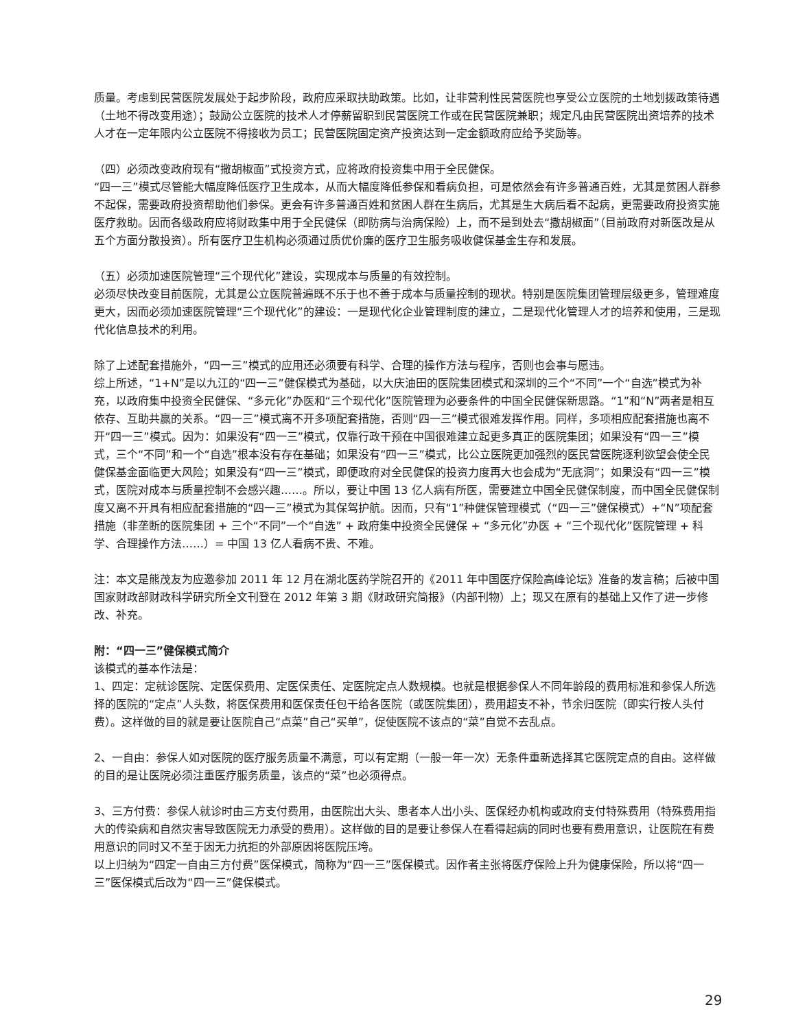质量。考虑到民营医院发展处于起步阶段，政府应采取扶助政策。比如，让非营利性民营医院也享受公立医院的土地划拨政策待遇（土地不得改变用途）；鼓励公立医院的技术人才停薪留职到民营医院工作或在民营医院兼职；规定凡由民营医院出资培养的技术人才在一定年限内公立医院不得接收为员工；民营医院固定资产投资达到一定金额政府应给予奖励等。
（四）必须改变政府现有“撒胡椒面”式投资方式，应将政府投资集中用于全民健保。
“四一三”模式尽管能大幅度降低医疗卫生成本，从而大幅度降低参保和看病负担，可是依然会有许多普通百姓，尤其是贫困人群参不起保，需要政府投资帮助他们参保。更会有许多普通百姓和贫困人群在生病后，尤其是生大病后看不起病，更需要政府投资实施医疗救助。因而各级政府应将财政集中用于全民健保（即防病与治病保险）上，而不是到处去“撒胡椒面”（目前政府对新医改是从五个方面分散投资）。所有医疗卫生机构必须通过质优价廉的医疗卫生服务吸收健保基金生存和发展。
（五）必须加速医院管理“三个现代化”建设，实现成本与质量的有效控制。
必须尽快改变目前医院，尤其是公立医院普遍既不乐于也不善于成本与质量控制的现状。特别是医院集团管理层级更多，管理难度更大，因而必须加速医院管理“三个现代化”的建设：一是现代化企业管理制度的建立，二是现代化管理人才的培养和使用，三是现代化信息技术的利用。
除了上述配套措施外，“四一三”模式的应用还必须要有科学、合理的操作方法与程序，否则也会事与愿违。
综上所述，“1+N”是以九江的“四一三”健保模式为基础，以大庆油田的医院集团模式和深圳的三个“不同”一个“自选”模式为补充，以政府集中投资全民健保、“多元化”办医和“三个现代化”医院管理为必要条件的中国全民健保新思路。“1”和“N”两者是相互依存、互助共赢的关系。“四一三”模式离不开多项配套措施，否则“四一三”模式很难发挥作用。同样，多项相应配套措施也离不开“四一三”模式。因为：如果没有“四一三”模式，仅靠行政干预在中国很难建立起更多真正的医院集团；如果没有“四一三”模式，三个“不同”和一个“自选”根本没有存在基础；如果没有“四一三”模式，比公立医院更加强烈的医民营医院逐利欲望会使全民健保基金面临更大风险；如果没有“四一三”模式，即便政府对全民健保的投资力度再大也会成为“无底洞”；如果没有“四一三”模式，医院对成本与质量控制不会感兴趣……。所以，要让中国 13 亿人病有所医，需要建立中国全民健保制度，而中国全民健保制度又离不开具有相应配套措施的“四一三”模式为其保驾护航。因而，只有“1”种健保管理模式（“四一三”健保模式）+“N”项配套措施（非垄断的医院集团 + 三个“不同”一个“自选” + 政府集中投资全民健保 + “多元化”办医 + “三个现代化”医院管理 + 科学、合理操作方法……）= 中国 13 亿人看病不贵、不难。
注：本文是熊茂友为应邀参加 2011 年 12 月在湖北医药学院召开的《2011 年中国医疗保险高峰论坛》准备的发言稿；后被中国国家财政部财政科学研究所全文刊登在 2012 年第 3 期《财政研究简报》（内部刊物）上；现又在原有的基础上又作了进一步修改、补充。
附：“四一三”健保模式简介
该模式的基本作法是：
1、四定：定就诊医院、定医保费用、定医保责任、定医院定点人数规模。也就是根据参保人不同年龄段的费用标准和参保人所选择的医院的“定点”人头数，将医保费用和医保责任包干给各医院（或医院集团），费用超支不补，节余归医院（即实行按人头付费）。这样做的目的就是要让医院自己“点菜”自己“买单”，促使医院不该点的“菜”自觉不去乱点。
2、一自由：参保人如对医院的医疗服务质量不满意，可以有定期（一般一年一次）无条件重新选择其它医院定点的自由。这样做的目的是让医院必须注重医疗服务质量，该点的“菜”也必须得点。
3、三方付费：参保人就诊时由三方支付费用，由医院出大头、患者本人出小头、医保经办机构或政府支付特殊费用（特殊费用指大的传染病和自然灾害导致医院无力承受的费用）。这样做的目的是要让参保人在看得起病的同时也要有费用意识，让医院在有费用意识的同时又不至于因无力抗拒的外部原因将医院压垮。
以上归纳为“四定一自由三方付费”医保模式，简称为“四一三”医保模式。因作者主张将医疗保险上升为健康保险，所以将“四一三”医保模式后改为“四一三”健保模式。
29